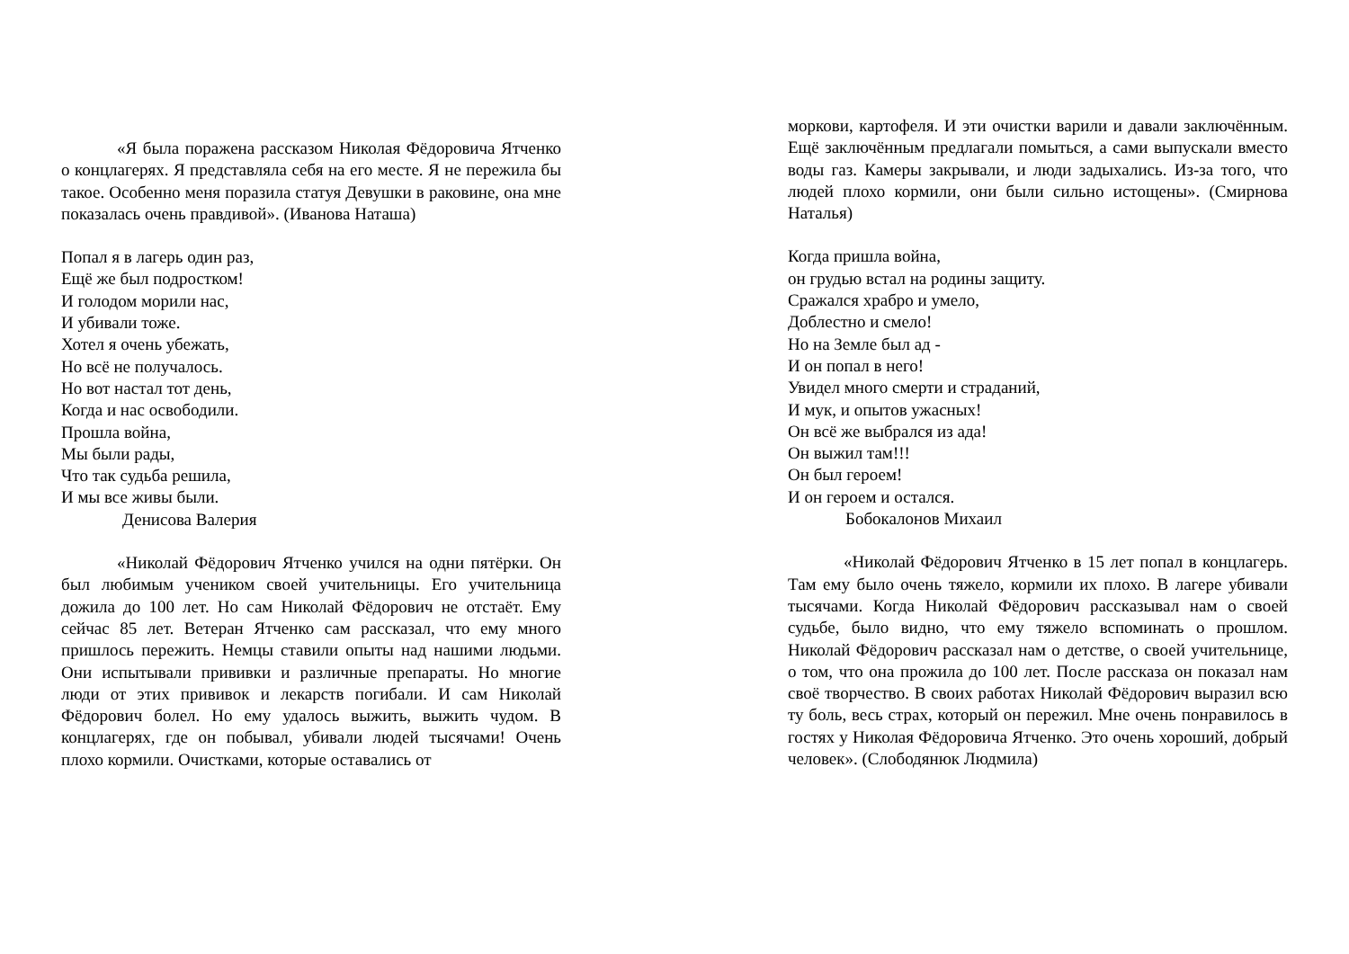«Я была поражена рассказом Николая Фёдоровича Ятченко о концлагерях. Я представляла себя на его месте. Я не пережила бы такое. Особенно меня поразила статуя Девушки в раковине, она мне показалась очень правдивой». (Иванова Наташа)
Попал я в лагерь один раз,
Ещё же был подростком!
И голодом морили нас,
И убивали тоже.
Хотел я очень убежать,
Но всё не получалось.
Но вот настал тот день,
Когда и нас освободили.
Прошла война,
Мы были рады,
Что так судьба решила,
И мы все живы были.
Денисова Валерия
«Николай Фёдорович Ятченко учился на одни пятёрки. Он был любимым учеником своей учительницы. Его учительница дожила до 100 лет. Но сам Николай Фёдорович не отстаёт. Ему сейчас 85 лет. Ветеран Ятченко сам рассказал, что ему много пришлось пережить. Немцы ставили опыты над нашими людьми. Они испытывали прививки и различные препараты. Но многие люди от этих прививок и лекарств погибали. И сам Николай Фёдорович болел. Но ему удалось выжить, выжить чудом. В концлагерях, где он побывал, убивали людей тысячами! Очень плохо кормили. Очистками, которые оставались от
моркови, картофеля. И эти очистки варили и давали заключённым. Ещё заключённым предлагали помыться, а сами выпускали вместо воды газ. Камеры закрывали, и люди задыхались. Из-за того, что людей плохо кормили, они были сильно истощены». (Смирнова Наталья)
Когда пришла война,
он грудью встал на родины защиту.
Сражался храбро и умело,
Доблестно и смело!
Но на Земле был ад -
И он попал в него!
Увидел много смерти и страданий,
И мук, и опытов ужасных!
Он всё же выбрался из ада!
Он выжил там!!!
Он был героем!
И он героем и остался.
Бобокалонов Михаил
«Николай Фёдорович Ятченко в 15 лет попал в концлагерь. Там ему было очень тяжело, кормили их плохо. В лагере убивали тысячами. Когда Николай Фёдорович рассказывал нам о своей судьбе, было видно, что ему тяжело вспоминать о прошлом. Николай Фёдорович рассказал нам о детстве, о своей учительнице, о том, что она прожила до 100 лет. После рассказа он показал нам своё творчество. В своих работах Николай Фёдорович выразил всю ту боль, весь страх, который он пережил. Мне очень понравилось в гостях у Николая Фёдоровича Ятченко. Это очень хороший, добрый человек». (Слободянюк Людмила)